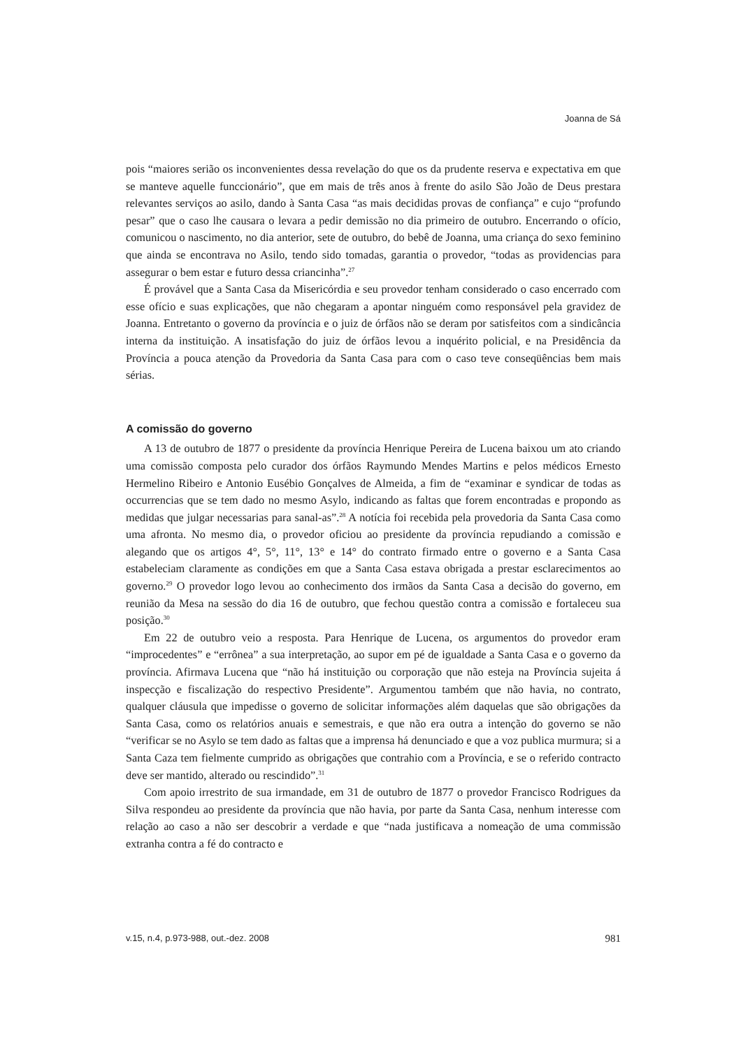Joanna de Sá
pois “maiores serião os inconvenientes dessa revelação do que os da prudente reserva e expectativa em que se manteve aquelle funccionário”, que em mais de três anos à frente do asilo São João de Deus prestara relevantes serviços ao asilo, dando à Santa Casa “as mais decididas provas de confiança” e cujo “profundo pesar” que o caso lhe causara o levara a pedir demissão no dia primeiro de outubro. Encerrando o ofício, comunicou o nascimento, no dia anterior, sete de outubro, do bebê de Joanna, uma criança do sexo feminino que ainda se encontrava no Asilo, tendo sido tomadas, garantia o provedor, “todas as providencias para assegurar o bem estar e futuro dessa criancinha”.<sup>27</sup>
É provável que a Santa Casa da Misericórdia e seu provedor tenham considerado o caso encerrado com esse ofício e suas explicações, que não chegaram a apontar ninguém como responsável pela gravidez de Joanna. Entretanto o governo da província e o juiz de órfãos não se deram por satisfeitos com a sindicância interna da instituição. A insatisfação do juiz de órfãos levou a inquérito policial, e na Presidência da Província a pouca atenção da Provedoria da Santa Casa para com o caso teve conseqüências bem mais sérias.
A comissão do governo
A 13 de outubro de 1877 o presidente da província Henrique Pereira de Lucena baixou um ato criando uma comissão composta pelo curador dos órfãos Raymundo Mendes Martins e pelos médicos Ernesto Hermelino Ribeiro e Antonio Eusébio Gonçalves de Almeida, a fim de “examinar e syndicar de todas as occurrencias que se tem dado no mesmo Asylo, indicando as faltas que forem encontradas e propondo as medidas que julgar necessarias para sanal-as”.<sup>28</sup> A notícia foi recebida pela provedoria da Santa Casa como uma afronta. No mesmo dia, o provedor oficiou ao presidente da província repudiando a comissão e alegando que os artigos 4°, 5°, 11°, 13° e 14° do contrato firmado entre o governo e a Santa Casa estabeleciam claramente as condições em que a Santa Casa estava obrigada a prestar esclarecimentos ao governo.<sup>29</sup> O provedor logo levou ao conhecimento dos irmãos da Santa Casa a decisão do governo, em reunião da Mesa na sessão do dia 16 de outubro, que fechou questão contra a comissão e fortaleceu sua posição.<sup>30</sup>
Em 22 de outubro veio a resposta. Para Henrique de Lucena, os argumentos do provedor eram “improcedentes” e “errônea” a sua interpretação, ao supor em pé de igualdade a Santa Casa e o governo da província. Afirmava Lucena que “não há instituição ou corporação que não esteja na Província sujeita á inspecção e fiscalização do respectivo Presidente”. Argumentou também que não havia, no contrato, qualquer cláusula que impedisse o governo de solicitar informações além daquelas que são obrigações da Santa Casa, como os relatórios anuais e semestrais, e que não era outra a intenção do governo se não “verificar se no Asylo se tem dado as faltas que a imprensa há denunciado e que a voz publica murmura; si a Santa Caza tem fielmente cumprido as obrigações que contrahio com a Província, e se o referido contracto deve ser mantido, alterado ou rescindido”.<sup>31</sup>
Com apoio irrestrito de sua irmandade, em 31 de outubro de 1877 o provedor Francisco Rodrigues da Silva respondeu ao presidente da província que não havia, por parte da Santa Casa, nenhum interesse com relação ao caso a não ser descobrir a verdade e que “nada justificava a nomeação de uma commissão extranha contra a fé do contracto e
v.15, n.4, p.973-988, out.-dez. 2008 981